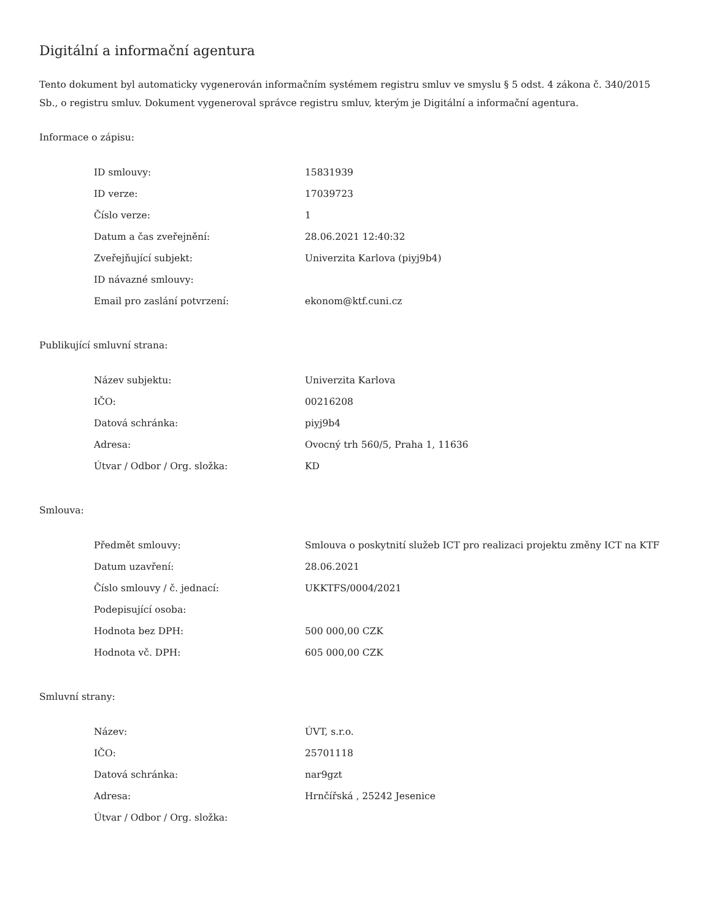Digitální a informační agentura
Tento dokument byl automaticky vygenerován informačním systémem registru smluv ve smyslu § 5 odst. 4 zákona č. 340/2015 Sb., o registru smluv. Dokument vygeneroval správce registru smluv, kterým je Digitální a informační agentura.
Informace o zápisu:
| ID smlouvy: | 15831939 |
| ID verze: | 17039723 |
| Číslo verze: | 1 |
| Datum a čas zveřejnění: | 28.06.2021 12:40:32 |
| Zveřejňující subjekt: | Univerzita Karlova (piyj9b4) |
| ID návazné smlouvy: | |
| Email pro zaslání potvrzení: | ekonom@ktf.cuni.cz |
Publikující smluvní strana:
| Název subjektu: | Univerzita Karlova |
| IČO: | 00216208 |
| Datová schránka: | piyj9b4 |
| Adresa: | Ovocný trh 560/5, Praha 1, 11636 |
| Útvar / Odbor / Org. složka: | KD |
Smlouva:
| Předmět smlouvy: | Smlouva o poskytnití služeb ICT pro realizaci projektu změny ICT na KTF |
| Datum uzavření: | 28.06.2021 |
| Číslo smlouvy / č. jednací: | UKKTFS/0004/2021 |
| Podepisující osoba: | |
| Hodnota bez DPH: | 500 000,00 CZK |
| Hodnota vč. DPH: | 605 000,00 CZK |
Smluvní strany:
| Název: | ÚVT, s.r.o. |
| IČO: | 25701118 |
| Datová schránka: | nar9gzt |
| Adresa: | Hrnčířská , 25242 Jesenice |
| Útvar / Odbor / Org. složka: | |